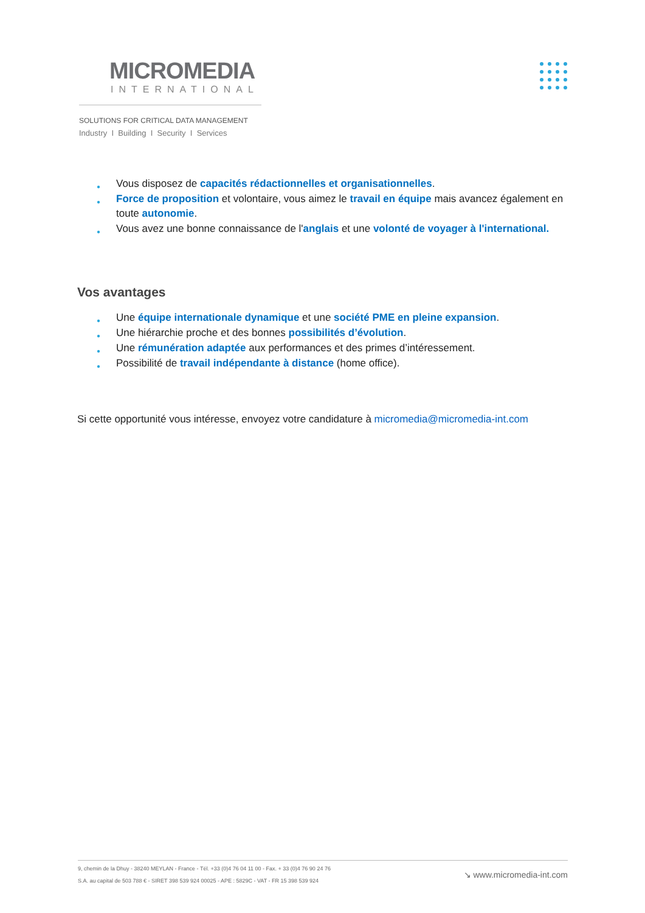MICROMEDIA
INTERNATIONAL
SOLUTIONS FOR CRITICAL DATA MANAGEMENT
Industry I Building I Security I Services
● Vous disposez de capacités rédactionnelles et organisationnelles.
● Force de proposition et volontaire, vous aimez le travail en équipe mais avancez également en toute autonomie.
● Vous avez une bonne connaissance de l'anglais et une volonté de voyager à l'international.
Vos avantages
● Une équipe internationale dynamique et une société PME en pleine expansion.
● Une hiérarchie proche et des bonnes possibilités d’évolution.
● Une rémunération adaptée aux performances et des primes d’intéressement.
● Possibilité de travail indépendante à distance (home office).
Si cette opportunité vous intéresse, envoyez votre candidature à micromedia@micromedia-int.com
9, chemin de la Dhuy - 38240 MEYLAN - France - Tél. +33 (0)4 76 04 11 00 - Fax. + 33 (0)4 76 90 24 76
S.A. au capital de 503 788 € - SIRET 398 539 924 00025 - APE : 5829C - VAT - FR 15 398 539 924
↘ www.micromedia-int.com